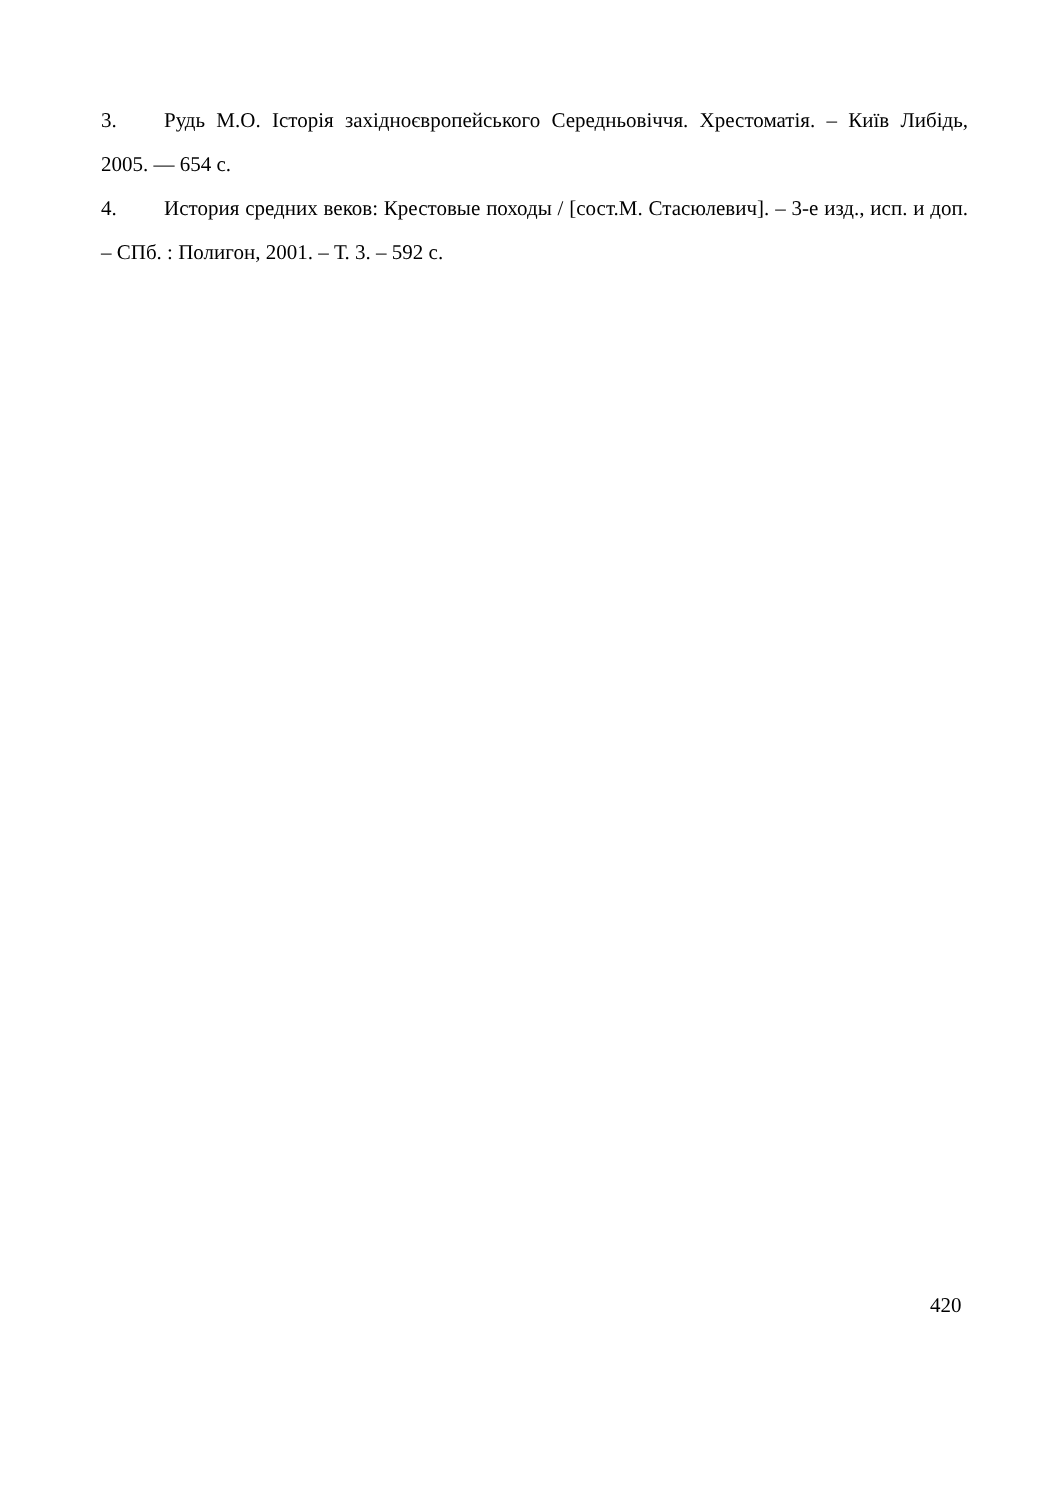3. Рудь М.О. Історія західноєвропейського Середньовіччя. Хрестоматія. – Київ Либідь, 2005. — 654 с.
4. История средних веков: Крестовые походы / [сост.М. Стасюлевич]. – 3-е изд., исп. и доп. – СПб. : Полигон, 2001. – Т. 3. – 592 с.
420